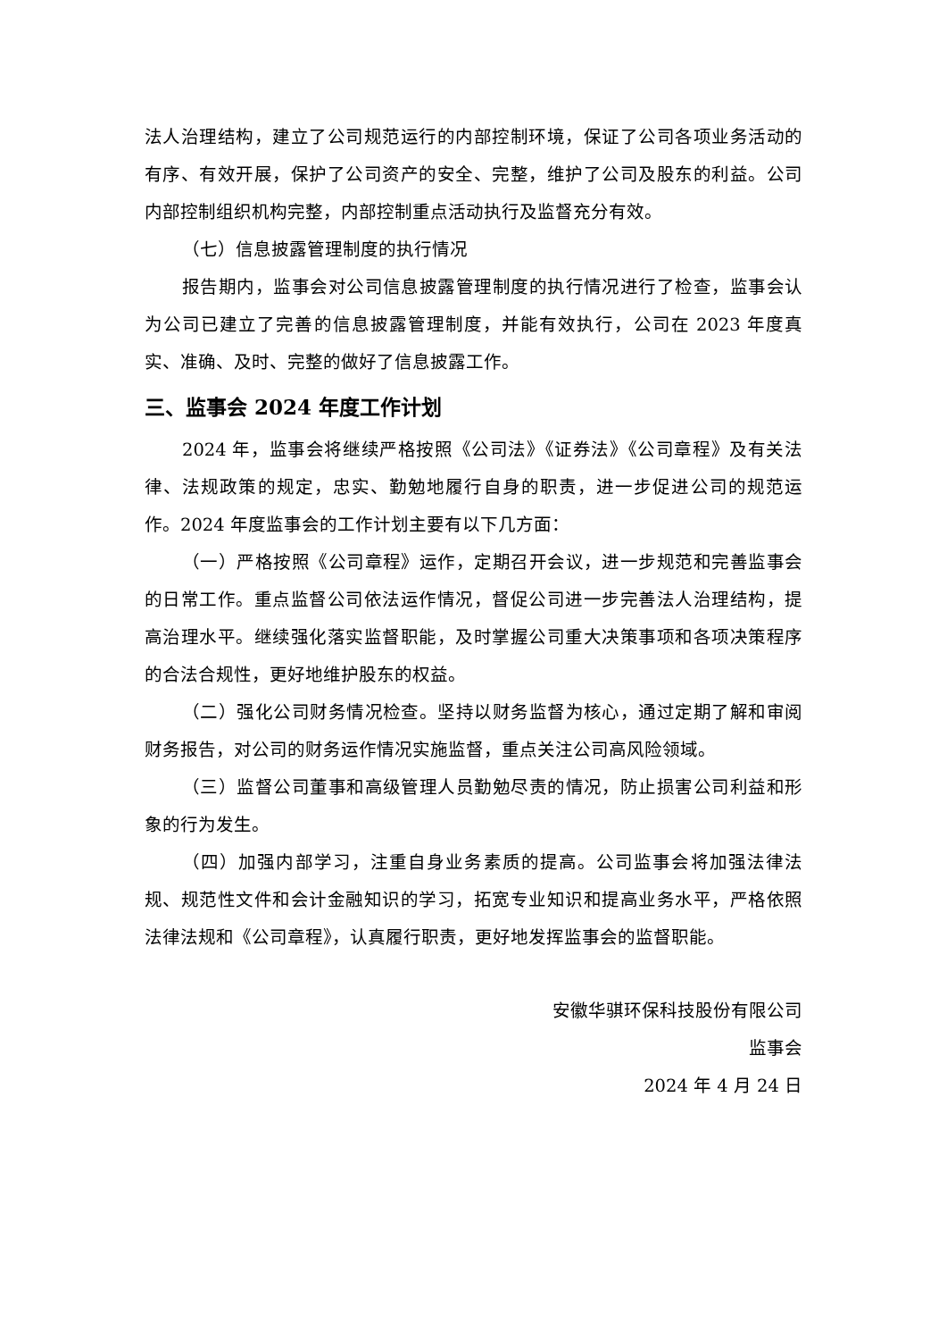法人治理结构，建立了公司规范运行的内部控制环境，保证了公司各项业务活动的有序、有效开展，保护了公司资产的安全、完整，维护了公司及股东的利益。公司内部控制组织机构完整，内部控制重点活动执行及监督充分有效。
（七）信息披露管理制度的执行情况
报告期内，监事会对公司信息披露管理制度的执行情况进行了检查，监事会认为公司已建立了完善的信息披露管理制度，并能有效执行，公司在 2023 年度真实、准确、及时、完整的做好了信息披露工作。
三、监事会 2024 年度工作计划
2024 年，监事会将继续严格按照《公司法》《证券法》《公司章程》及有关法律、法规政策的规定，忠实、勤勉地履行自身的职责，进一步促进公司的规范运作。2024 年度监事会的工作计划主要有以下几方面：
（一）严格按照《公司章程》运作，定期召开会议，进一步规范和完善监事会的日常工作。重点监督公司依法运作情况，督促公司进一步完善法人治理结构，提高治理水平。继续强化落实监督职能，及时掌握公司重大决策事项和各项决策程序的合法合规性，更好地维护股东的权益。
（二）强化公司财务情况检查。坚持以财务监督为核心，通过定期了解和审阅财务报告，对公司的财务运作情况实施监督，重点关注公司高风险领域。
（三）监督公司董事和高级管理人员勤勉尽责的情况，防止损害公司利益和形象的行为发生。
（四）加强内部学习，注重自身业务素质的提高。公司监事会将加强法律法规、规范性文件和会计金融知识的学习，拓宽专业知识和提高业务水平，严格依照法律法规和《公司章程》，认真履行职责，更好地发挥监事会的监督职能。
安徽华骐环保科技股份有限公司
监事会
2024 年 4 月 24 日